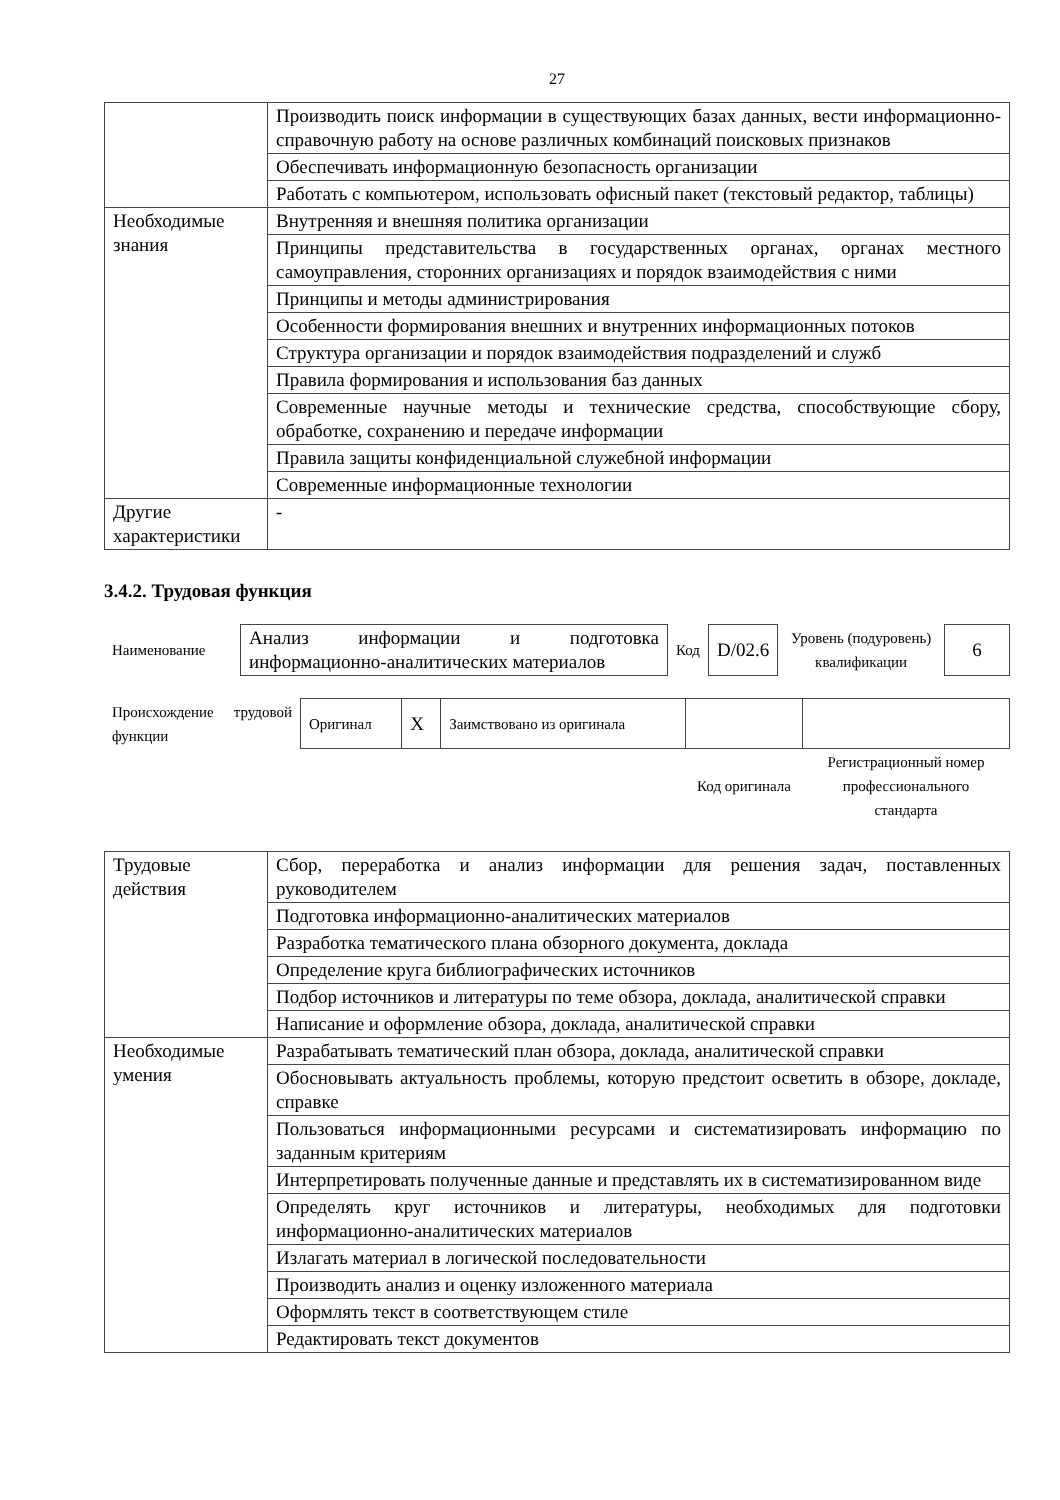27
| | Производить поиск информации в существующих базах данных, вести информационно-справочную работу на основе различных комбинаций поисковых признаков |
| | Обеспечивать информационную безопасность организации |
| | Работать с компьютером, использовать офисный пакет (текстовый редактор, таблицы) |
| Необходимые знания | Внутренняя и внешняя политика организации |
| | Принципы представительства в государственных органах, органах местного самоуправления, сторонних организациях и порядок взаимодействия с ними |
| | Принципы и методы администрирования |
| | Особенности формирования внешних и внутренних информационных потоков |
| | Структура организации и порядок взаимодействия подразделений и служб |
| | Правила формирования и использования баз данных |
| | Современные научные методы и технические средства, способствующие сбору, обработке, сохранению и передаче информации |
| | Правила защиты конфиденциальной служебной информации |
| | Современные информационные технологии |
| Другие характеристики | - |
3.4.2. Трудовая функция
| Наименование | Анализ информации и подготовка информационно-аналитических материалов | Код | D/02.6 | Уровень (подуровень) квалификации | 6 |
| Происхождение трудовой функции | Оригинал | X | Заимствовано из оригинала | | |
| | | | | Код оригинала | Регистрационный номер профессионального стандарта |
| Трудовые действия | Сбор, переработка и анализ информации для решения задач, поставленных руководителем |
| | Подготовка информационно-аналитических материалов |
| | Разработка тематического плана обзорного документа, доклада |
| | Определение круга библиографических источников |
| | Подбор источников и литературы по теме обзора, доклада, аналитической справки |
| | Написание и оформление обзора, доклада, аналитической справки |
| Необходимые умения | Разрабатывать тематический план обзора, доклада, аналитической справки |
| | Обосновывать актуальность проблемы, которую предстоит осветить в обзоре, докладе, справке |
| | Пользоваться информационными ресурсами и систематизировать информацию по заданным критериям |
| | Интерпретировать полученные данные и представлять их в систематизированном виде |
| | Определять круг источников и литературы, необходимых для подготовки информационно-аналитических материалов |
| | Излагать материал в логической последовательности |
| | Производить анализ и оценку изложенного материала |
| | Оформлять текст в соответствующем стиле |
| | Редактировать текст документов |